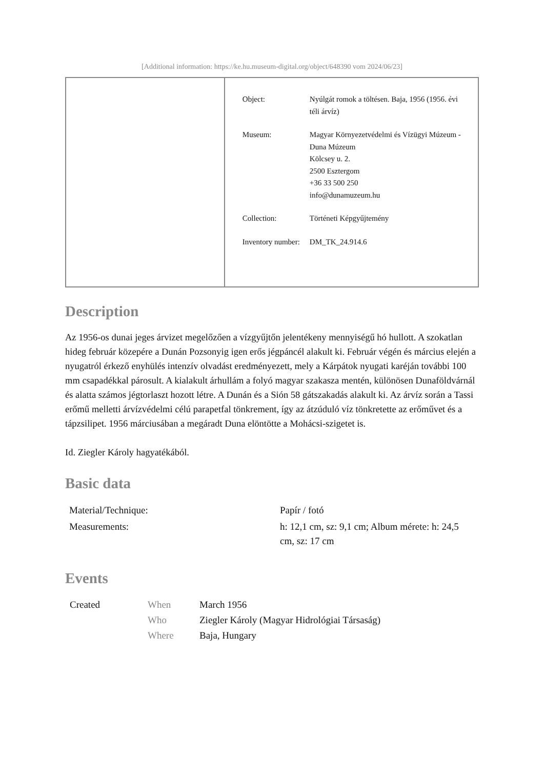[Additional information: https://ke.hu.museum-digital.org/object/648390 vom 2024/06/23]
| Object: | Nyúlgát romok a töltésen. Baja, 1956 (1956. évi téli árvíz) |
| Museum: | Magyar Környezetvédelmi és Vízügyi Múzeum - Duna Múzeum Kölcsey u. 2. 2500 Esztergom +36 33 500 250 info@dunamuzeum.hu |
| Collection: | Történeti Képgyűjtemény |
| Inventory number: | DM_TK_24.914.6 |
Description
Az 1956-os dunai jeges árvizet megelőzően a vízgyűjtőn jelentékeny mennyiségű hó hullott. A szokatlan hideg február közepére a Dunán Pozsonyig igen erős jégpáncél alakult ki. Február végén és március elején a nyugatról érkező enyhülés intenzív olvadást eredményezett, mely a Kárpátok nyugati karéján további 100 mm csapadékkal párosult. A kialakult árhullám a folyó magyar szakasza mentén, különösen Dunaföldvárnál és alatta számos jégtorlaszt hozott létre. A Dunán és a Sión 58 gátszakadás alakult ki. Az árvíz során a Tassi erőmű melletti árvízvédelmi célú parapetfal tönkrement, így az átzúduló víz tönkretette az erőművet és a tápzsilipet. 1956 márciusában a megáradt Duna elöntötte a Mohácsi-szigetet is.
Id. Ziegler Károly hagyatékából.
Basic data
| Material/Technique: | Papír / fotó |
| Measurements: | h: 12,1 cm, sz: 9,1 cm; Album mérete: h: 24,5 cm, sz: 17 cm |
Events
| Created | When | March 1956 |
| | Who | Ziegler Károly (Magyar Hidrológiai Társaság) |
| | Where | Baja, Hungary |